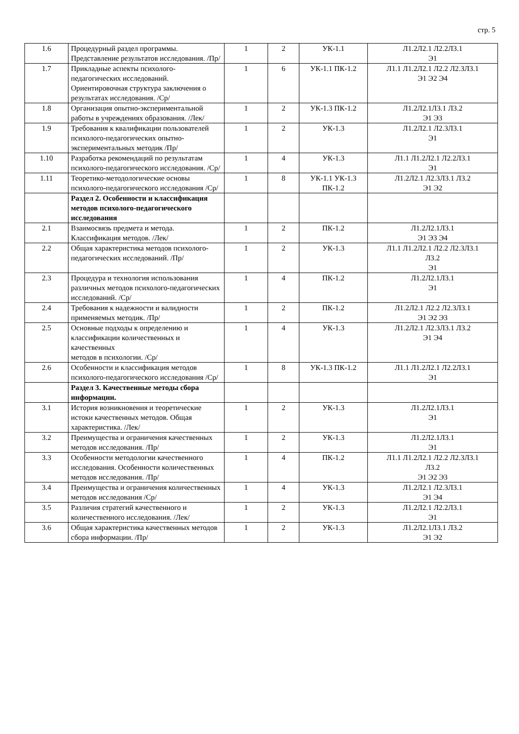стр. 5
| 1.6 | Процедурный раздел программы. Представление результатов исследования. /Пр/ | 1 | 2 | УК-1.1 | Л1.2Л2.1 Л2.2Л3.1 Э1 |
| 1.7 | Прикладные аспекты психолого-педагогических исследований. Ориентировочная структура заключения о результатах исследования. /Ср/ | 1 | 6 | УК-1.1 ПК-1.2 | Л1.1 Л1.2Л2.1 Л2.2 Л2.3Л3.1 Э1 Э2 Э4 |
| 1.8 | Организация опытно-экспериментальной работы в учреждениях образования. /Лек/ | 1 | 2 | УК-1.3 ПК-1.2 | Л1.2Л2.1Л3.1 Л3.2 Э1 Э3 |
| 1.9 | Требования к квалификации пользователей психолого-педагогических опытно-экспериментальных методик /Пр/ | 1 | 2 | УК-1.3 | Л1.2Л2.1 Л2.3Л3.1 Э1 |
| 1.10 | Разработка рекомендаций по результатам психолого-педагогического исследования. /Ср/ | 1 | 4 | УК-1.3 | Л1.1 Л1.2Л2.1 Л2.2Л3.1 Э1 |
| 1.11 | Теоретико-методологические основы психолого-педагогического исследования /Ср/ | 1 | 8 | УК-1.1 УК-1.3 ПК-1.2 | Л1.2Л2.1 Л2.3Л3.1 Л3.2 Э1 Э2 |
| | Раздел 2. Особенности и классификация методов психолого-педагогического исследования | | | | |
| 2.1 | Взаимосвязь предмета и метода. Классификация методов. /Лек/ | 1 | 2 | ПК-1.2 | Л1.2Л2.1Л3.1 Э1 Э3 Э4 |
| 2.2 | Общая характеристика методов психолого-педагогических исследований. /Пр/ | 1 | 2 | УК-1.3 | Л1.1 Л1.2Л2.1 Л2.2 Л2.3Л3.1 Л3.2 Э1 |
| 2.3 | Процедура и технология использования различных методов психолого-педагогических исследований. /Ср/ | 1 | 4 | ПК-1.2 | Л1.2Л2.1Л3.1 Э1 |
| 2.4 | Требования к надежности и валидности применяемых методик. /Пр/ | 1 | 2 | ПК-1.2 | Л1.2Л2.1 Л2.2 Л2.3Л3.1 Э1 Э2 Э3 |
| 2.5 | Основные подходы к определению и классификации количественных и качественных методов в психологии. /Ср/ | 1 | 4 | УК-1.3 | Л1.2Л2.1 Л2.3Л3.1 Л3.2 Э1 Э4 |
| 2.6 | Особенности и классификация методов психолого-педагогического исследования /Ср/ | 1 | 8 | УК-1.3 ПК-1.2 | Л1.1 Л1.2Л2.1 Л2.2Л3.1 Э1 |
| | Раздел 3. Качественные методы сбора информации. | | | | |
| 3.1 | История возникновения и теоретические истоки качественных методов. Общая характеристика. /Лек/ | 1 | 2 | УК-1.3 | Л1.2Л2.1Л3.1 Э1 |
| 3.2 | Преимущества и ограничения качественных методов исследования. /Пр/ | 1 | 2 | УК-1.3 | Л1.2Л2.1Л3.1 Э1 |
| 3.3 | Особенности методологии качественного исследования. Особенности количественных методов исследования. /Пр/ | 1 | 4 | ПК-1.2 | Л1.1 Л1.2Л2.1 Л2.2 Л2.3Л3.1 Л3.2 Э1 Э2 Э3 |
| 3.4 | Преимущества и ограничения количественных методов исследования /Ср/ | 1 | 4 | УК-1.3 | Л1.2Л2.1 Л2.3Л3.1 Э1 Э4 |
| 3.5 | Различия стратегий качественного и количественного исследования. /Лек/ | 1 | 2 | УК-1.3 | Л1.2Л2.1 Л2.2Л3.1 Э1 |
| 3.6 | Общая характеристика качественных методов сбора информации. /Пр/ | 1 | 2 | УК-1.3 | Л1.2Л2.1Л3.1 Л3.2 Э1 Э2 |